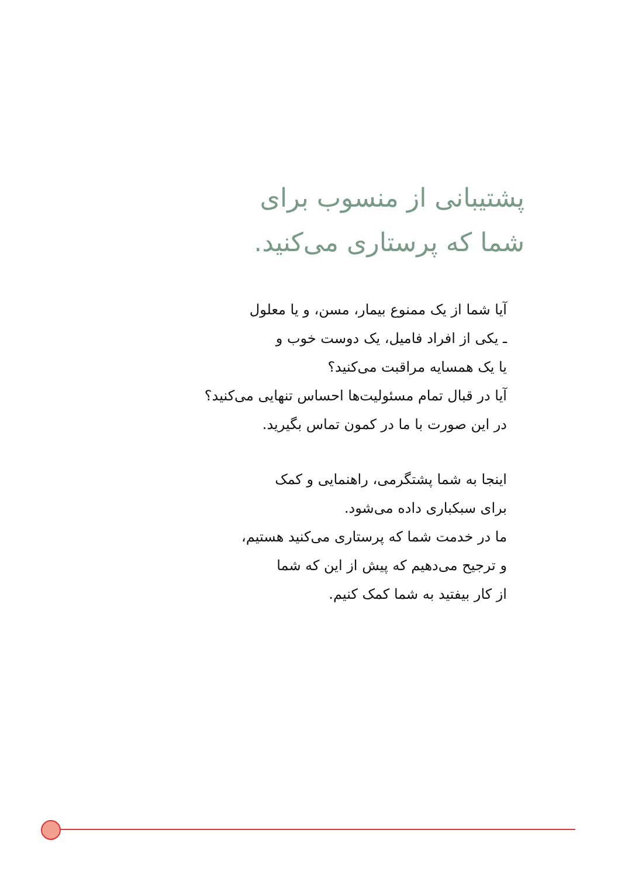پشتیبانی از منسوب برای
شما که پرستاری می‌کنید.
آیا شما از یک ممنوع بیمار، مسن، و یا معلول
ـ یکی از افراد فامیل، یک دوست خوب و
یا یک همسایه مراقبت می‌کنید؟
آیا در قبال تمام مسئولیت‌ها احساس تنهایی می‌کنید؟
در این صورت با ما در کمون تماس بگیرید.
اینجا به شما پشتگرمی، راهنمایی و کمک
برای سبکباری داده می‌شود.
ما در خدمت شما که پرستاری می‌کنید هستیم،
و ترجیح می‌دهیم که پیش از این که شما
از کار بیفتید به شما کمک کنیم.